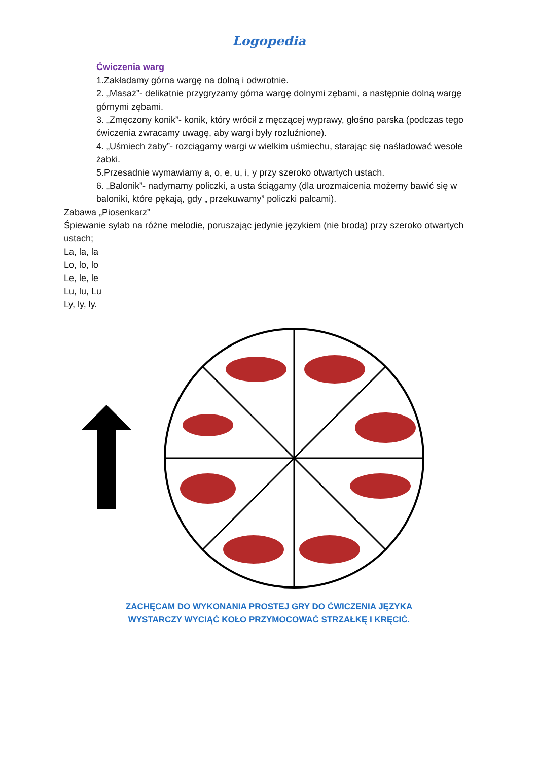Logopedia
Ćwiczenia warg
1.Zakładamy górna wargę na dolną i odwrotnie.
2. „Masaż”- delikatnie przygryzamy górna wargę dolnymi zębami, a następnie dolną wargę górnymi zębami.
3. „Zmęczony konik”- konik, który wrócił z męczącej wyprawy, głośno parska (podczas tego ćwiczenia zwracamy uwagę, aby wargi były rozluźnione).
4. „Uśmiech żaby”- rozciągamy wargi w wielkim uśmiechu, starając się naśladować wesołe żabki.
5.Przesadnie wymawiamy a, o, e, u, i, y przy szeroko otwartych ustach.
6. „Balonik”- nadymamy policzki, a usta ściągamy (dla urozmaicenia możemy bawić się w baloniki, które pękają, gdy „ przekuwamy” policzki palcami).
Zabawa „Piosenkarz”
Śpiewanie sylab na różne melodie, poruszając jedynie językiem (nie brodą) przy szeroko otwartych ustach;
La, la, la
Lo, lo, lo
Le, le, le
Lu, lu, Lu
Ly, ly, ly.
ZACHĘCAM DO WYKONANIA PROSTEJ GRY DO ĆWICZENIA JĘZYKA
WYSTARCZY WYCIĄĆ KOŁO PRZYMOCOWAĆ STRZAŁKĘ I KRĘCIĆ.